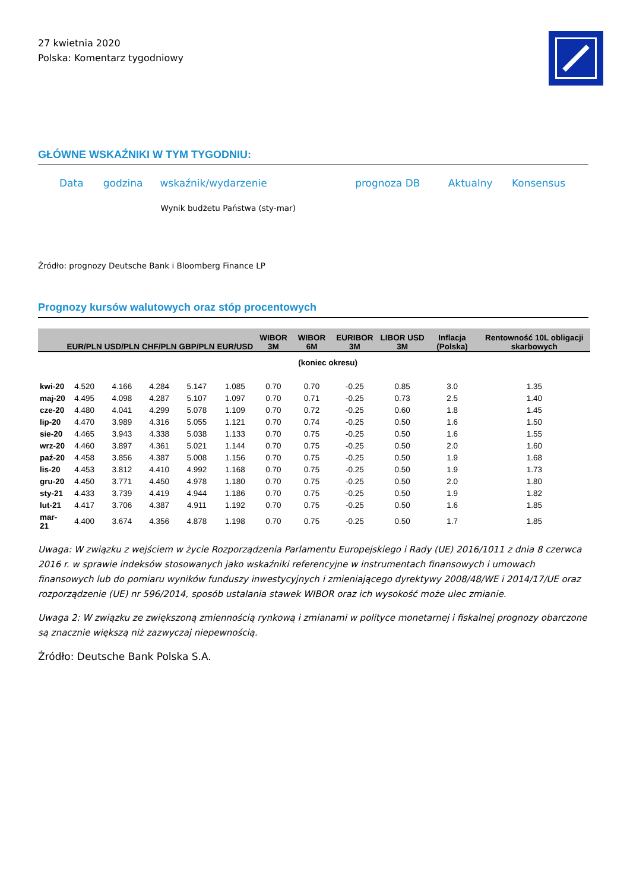27 kwietnia 2020
Polska: Komentarz tygodniowy
GŁÓWNE WSKAŹNIKI W TYM TYGODNIU:
| Data | godzina | wskaźnik/wydarzenie | prognoza DB | Aktualny | Konsensus |
| --- | --- | --- | --- | --- | --- |
| | | Wynik budżetu Państwa (sty-mar) | | | |
Źródło: prognozy Deutsche Bank i Bloomberg Finance LP
Prognozy kursów walutowych oraz stóp procentowych
| | EUR/PLN | USD/PLN | CHF/PLN | GBP/PLN | EUR/USD | WIBOR 3M | WIBOR 6M | EURIBOR 3M | LIBOR USD 3M | Inflacja (Polska) | Rentowność 10L obligacji skarbowych |
| --- | --- | --- | --- | --- | --- | --- | --- | --- | --- | --- | --- |
| | (koniec okresu) | | | | | | | | | | |
| kwi-20 | 4.520 | 4.166 | 4.284 | 5.147 | 1.085 | 0.70 | 0.70 | -0.25 | 0.85 | 3.0 | 1.35 |
| maj-20 | 4.495 | 4.098 | 4.287 | 5.107 | 1.097 | 0.70 | 0.71 | -0.25 | 0.73 | 2.5 | 1.40 |
| cze-20 | 4.480 | 4.041 | 4.299 | 5.078 | 1.109 | 0.70 | 0.72 | -0.25 | 0.60 | 1.8 | 1.45 |
| lip-20 | 4.470 | 3.989 | 4.316 | 5.055 | 1.121 | 0.70 | 0.74 | -0.25 | 0.50 | 1.6 | 1.50 |
| sie-20 | 4.465 | 3.943 | 4.338 | 5.038 | 1.133 | 0.70 | 0.75 | -0.25 | 0.50 | 1.6 | 1.55 |
| wrz-20 | 4.460 | 3.897 | 4.361 | 5.021 | 1.144 | 0.70 | 0.75 | -0.25 | 0.50 | 2.0 | 1.60 |
| paź-20 | 4.458 | 3.856 | 4.387 | 5.008 | 1.156 | 0.70 | 0.75 | -0.25 | 0.50 | 1.9 | 1.68 |
| lis-20 | 4.453 | 3.812 | 4.410 | 4.992 | 1.168 | 0.70 | 0.75 | -0.25 | 0.50 | 1.9 | 1.73 |
| gru-20 | 4.450 | 3.771 | 4.450 | 4.978 | 1.180 | 0.70 | 0.75 | -0.25 | 0.50 | 2.0 | 1.80 |
| sty-21 | 4.433 | 3.739 | 4.419 | 4.944 | 1.186 | 0.70 | 0.75 | -0.25 | 0.50 | 1.9 | 1.82 |
| lut-21 | 4.417 | 3.706 | 4.387 | 4.911 | 1.192 | 0.70 | 0.75 | -0.25 | 0.50 | 1.6 | 1.85 |
| mar-21 | 4.400 | 3.674 | 4.356 | 4.878 | 1.198 | 0.70 | 0.75 | -0.25 | 0.50 | 1.7 | 1.85 |
Uwaga: W związku z wejściem w życie Rozporządzenia Parlamentu Europejskiego i Rady (UE) 2016/1011 z dnia 8 czerwca 2016 r. w sprawie indeksów stosowanych jako wskaźniki referencyjne w instrumentach finansowych i umowach finansowych lub do pomiaru wyników funduszy inwestycyjnych i zmieniającego dyrektywy 2008/48/WE i 2014/17/UE oraz rozporządzenie (UE) nr 596/2014, sposób ustalania stawek WIBOR oraz ich wysokość może ulec zmianie.
Uwaga 2: W związku ze zwiększoną zmiennością rynkową i zmianami w polityce monetarnej i fiskalnej prognozy obarczone są znacznie większą niż zazwyczaj niepewnością.
Źródło: Deutsche Bank Polska S.A.